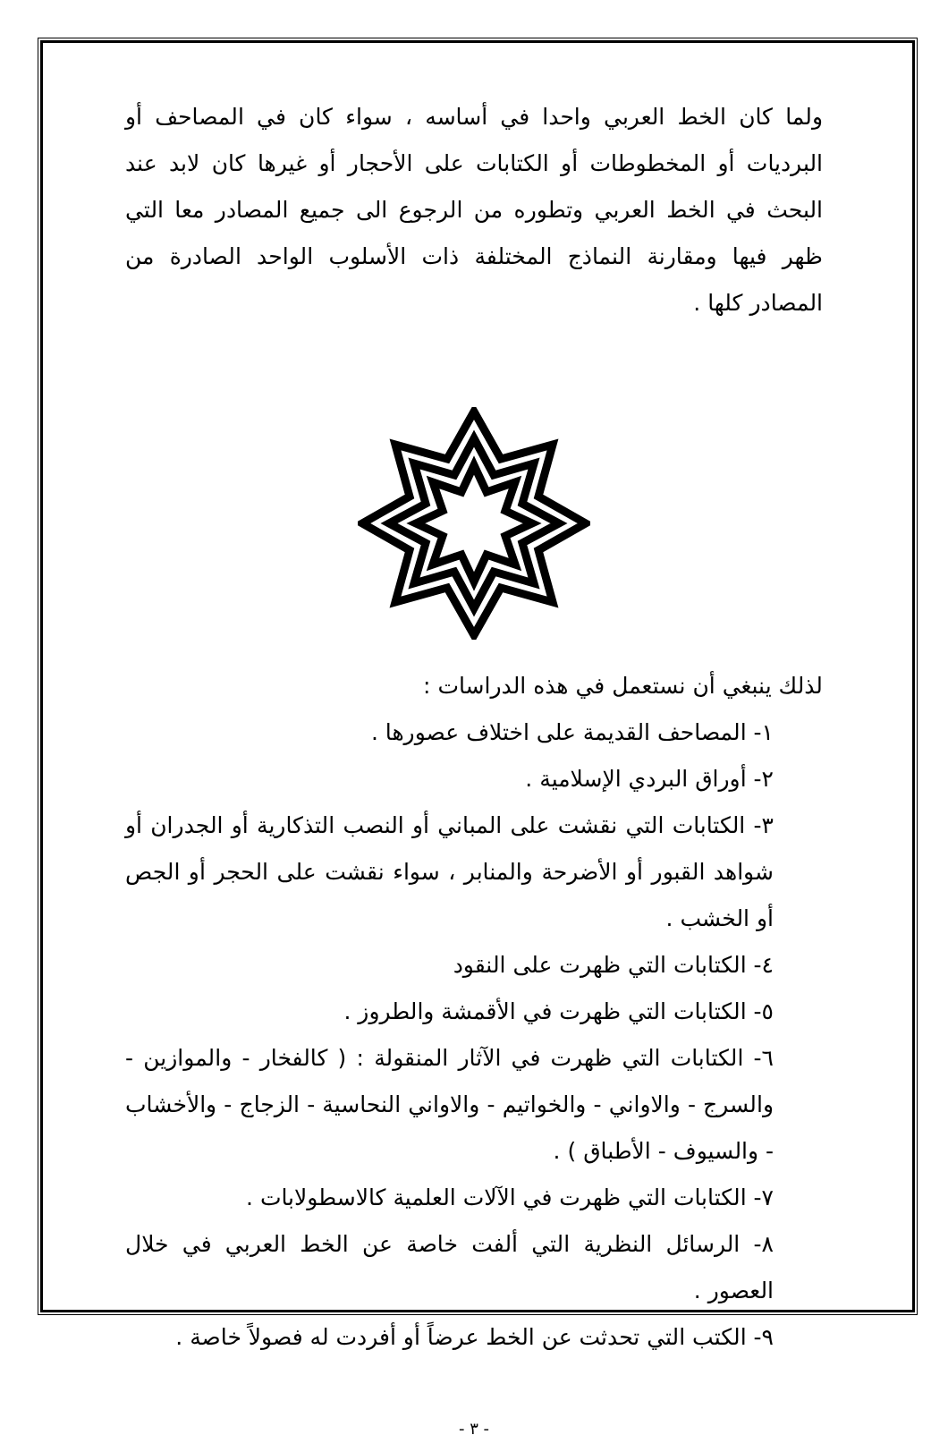ولما كان الخط العربي واحدا في أساسه ، سواء كان في المصاحف أو البرديات أو المخطوطات أو الكتابات على الأحجار أو غيرها كان لابد عند البحث في الخط العربي وتطوره من الرجوع الى جميع المصادر معا التي ظهر فيها ومقارنة النماذج المختلفة ذات الأسلوب الواحد الصادرة من المصادر كلها .
لذلك ينبغي أن نستعمل في هذه الدراسات :
١- المصاحف القديمة على اختلاف عصورها .
٢- أوراق البردي الإسلامية .
٣- الكتابات التي نقشت على المباني أو النصب التذكارية أو الجدران أو شواهد القبور أو الأضرحة والمنابر ، سواء نقشت على الحجر أو الجص أو الخشب .
٤- الكتابات التي ظهرت على النقود
٥- الكتابات التي ظهرت في الأقمشة والطروز .
٦- الكتابات التي ظهرت في الآثار المنقولة : ( كالفخار - والموازين - والسرج - والاواني - والخواتيم - والاواني النحاسية - الزجاج - والأخشاب - والسيوف - الأطباق ) .
٧- الكتابات التي ظهرت في الآلات العلمية كالاسطولابات .
٨- الرسائل النظرية التي ألفت خاصة عن الخط العربي في خلال العصور .
٩- الكتب التي تحدثت عن الخط عرضاً أو أفردت له فصولاً خاصة .
- ٣ -